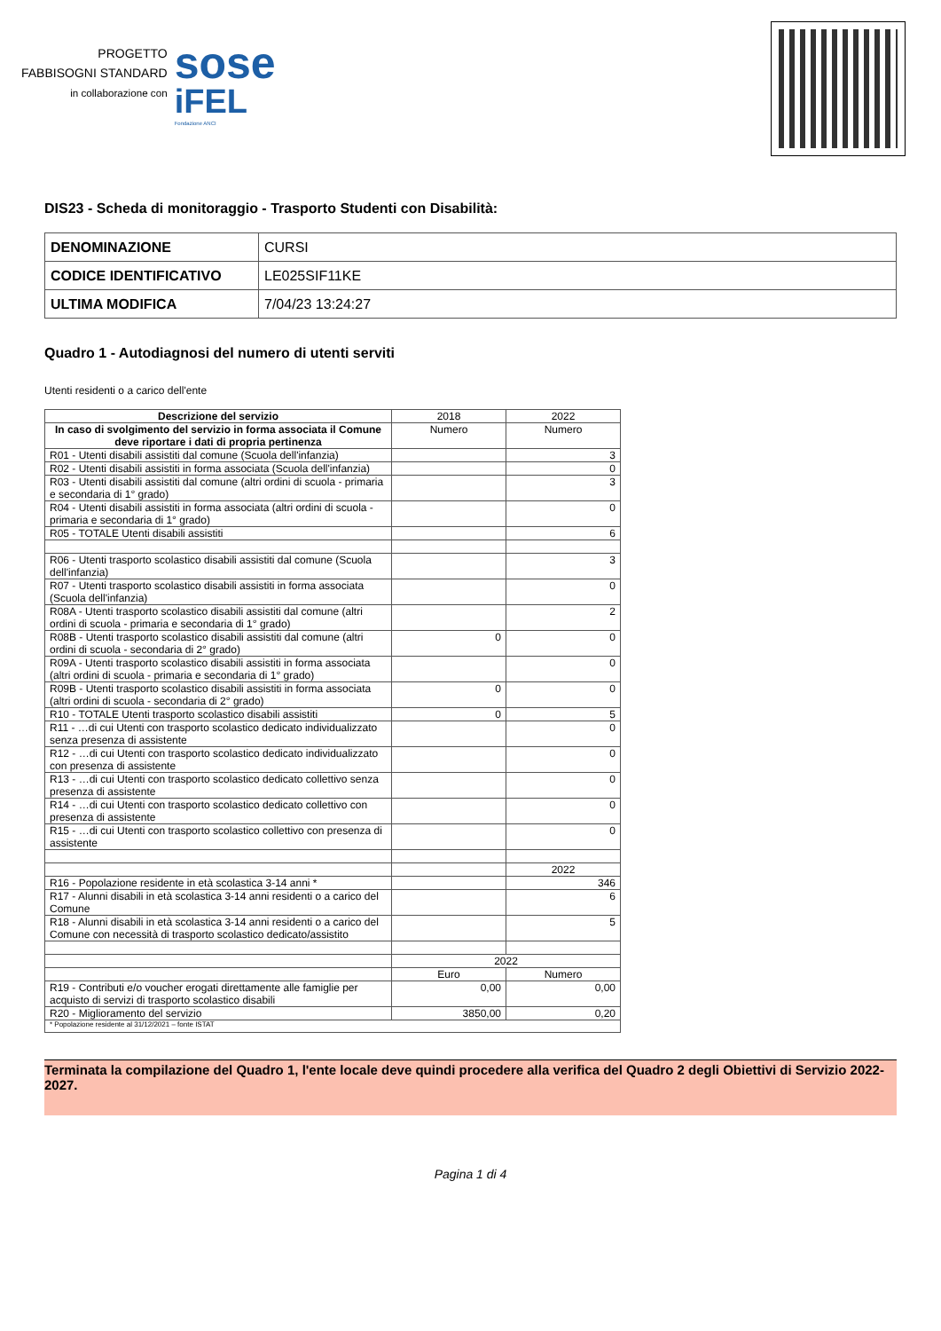PROGETTO
FABBISOGNI STANDARD
in collaborazione con
sose
iFEL
Fondazione ANCI
DIS23 - Scheda di monitoraggio - Trasporto Studenti con Disabilità:
| DENOMINAZIONE | CURSI |
| CODICE IDENTIFICATIVO | LE025SIF11KE |
| ULTIMA MODIFICA | 7/04/23 13:24:27 |
Quadro 1 - Autodiagnosi del numero di utenti serviti
Utenti residenti o a carico dell'ente
| Descrizione del servizio | 2018 | 2022 |
| In caso di svolgimento del servizio in forma associata il Comune deve riportare i dati di propria pertinenza | Numero | Numero |
| R01 - Utenti disabili assistiti dal comune (Scuola dell'infanzia) | | 3 |
| R02 - Utenti disabili assistiti in forma associata (Scuola dell'infanzia) | | 0 |
| R03 - Utenti disabili assistiti dal comune (altri ordini di scuola - primaria e secondaria di 1° grado) | | 3 |
| R04 - Utenti disabili assistiti in forma associata (altri ordini di scuola - primaria e secondaria di 1° grado) | | 0 |
| R05 - TOTALE Utenti disabili assistiti | | 6 |
| R06 - Utenti trasporto scolastico disabili assistiti dal comune (Scuola dell'infanzia) | | 3 |
| R07 - Utenti trasporto scolastico disabili assistiti in forma associata (Scuola dell'infanzia) | | 0 |
| R08A - Utenti trasporto scolastico disabili assistiti dal comune (altri ordini di scuola - primaria e secondaria di 1° grado) | | 2 |
| R08B - Utenti trasporto scolastico disabili assistiti dal comune (altri ordini di scuola - secondaria di 2° grado) | 0 | 0 |
| R09A - Utenti trasporto scolastico disabili assistiti in forma associata (altri ordini di scuola - primaria e secondaria di 1° grado) | | 0 |
| R09B - Utenti trasporto scolastico disabili assistiti in forma associata (altri ordini di scuola - secondaria di 2° grado) | 0 | 0 |
| R10 - TOTALE Utenti trasporto scolastico disabili assistiti | 0 | 5 |
| R11 - …di cui Utenti con trasporto scolastico dedicato individualizzato senza presenza di assistente | | 0 |
| R12 - …di cui Utenti con trasporto scolastico dedicato individualizzato con presenza di assistente | | 0 |
| R13 - …di cui Utenti con trasporto scolastico dedicato collettivo senza presenza di assistente | | 0 |
| R14 - …di cui Utenti con trasporto scolastico dedicato collettivo con presenza di assistente | | 0 |
| R15 - …di cui Utenti con trasporto scolastico collettivo con presenza di assistente | | 0 |
| | | 2022 |
| R16 - Popolazione residente in età scolastica 3-14 anni * | | 346 |
| R17 - Alunni disabili in età scolastica 3-14 anni residenti o a carico del Comune | | 6 |
| R18 - Alunni disabili in età scolastica 3-14 anni residenti o a carico del Comune con necessità di trasporto scolastico dedicato/assistito | | 5 |
| | 2022 | |
| | Euro | Numero |
| R19 - Contributi e/o voucher erogati direttamente alle famiglie per acquisto di servizi di trasporto scolastico disabili | 0,00 | 0,00 |
| R20 - Miglioramento del servizio | 3850,00 | 0,20 |
| * Popolazione residente al 31/12/2021 – fonte ISTAT | | |
Terminata la compilazione del Quadro 1, l'ente locale deve quindi procedere alla verifica del Quadro 2 degli Obiettivi di Servizio 2022-2027.
Pagina 1 di 4